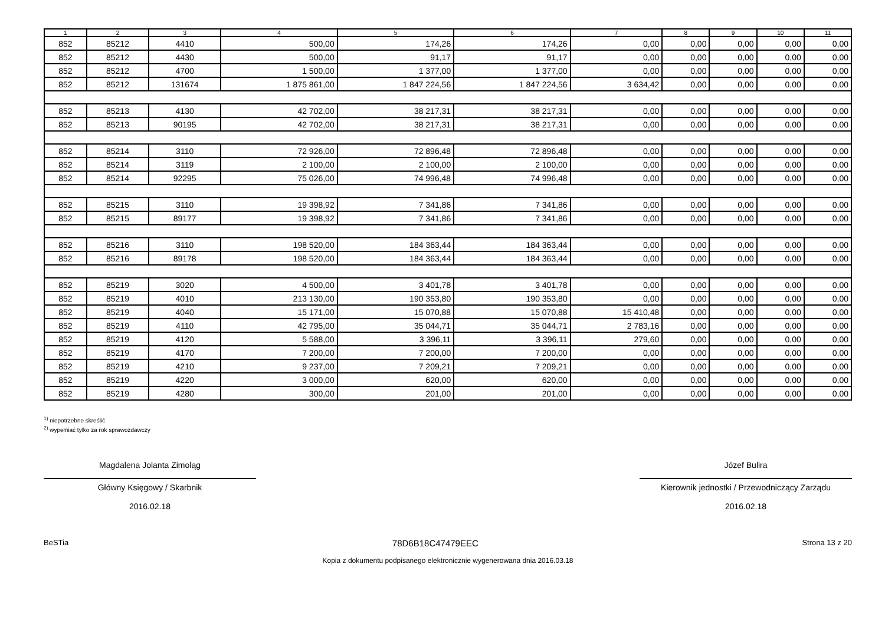| 1 | 2 | 3 | 4 | 5 | 6 | 7 | 8 | 9 | 10 | 11 |
| --- | --- | --- | --- | --- | --- | --- | --- | --- | --- | --- |
| 852 | 85212 | 4410 | 500,00 | 174,26 | 174,26 | 0,00 | 0,00 | 0,00 | 0,00 | 0,00 |
| 852 | 85212 | 4430 | 500,00 | 91,17 | 91,17 | 0,00 | 0,00 | 0,00 | 0,00 | 0,00 |
| 852 | 85212 | 4700 | 1 500,00 | 1 377,00 | 1 377,00 | 0,00 | 0,00 | 0,00 | 0,00 | 0,00 |
| 852 | 85212 | 131674 | 1 875 861,00 | 1 847 224,56 | 1 847 224,56 | 3 634,42 | 0,00 | 0,00 | 0,00 | 0,00 |
| 852 | 85213 | 4130 | 42 702,00 | 38 217,31 | 38 217,31 | 0,00 | 0,00 | 0,00 | 0,00 | 0,00 |
| 852 | 85213 | 90195 | 42 702,00 | 38 217,31 | 38 217,31 | 0,00 | 0,00 | 0,00 | 0,00 | 0,00 |
| 852 | 85214 | 3110 | 72 926,00 | 72 896,48 | 72 896,48 | 0,00 | 0,00 | 0,00 | 0,00 | 0,00 |
| 852 | 85214 | 3119 | 2 100,00 | 2 100,00 | 2 100,00 | 0,00 | 0,00 | 0,00 | 0,00 | 0,00 |
| 852 | 85214 | 92295 | 75 026,00 | 74 996,48 | 74 996,48 | 0,00 | 0,00 | 0,00 | 0,00 | 0,00 |
| 852 | 85215 | 3110 | 19 398,92 | 7 341,86 | 7 341,86 | 0,00 | 0,00 | 0,00 | 0,00 | 0,00 |
| 852 | 85215 | 89177 | 19 398,92 | 7 341,86 | 7 341,86 | 0,00 | 0,00 | 0,00 | 0,00 | 0,00 |
| 852 | 85216 | 3110 | 198 520,00 | 184 363,44 | 184 363,44 | 0,00 | 0,00 | 0,00 | 0,00 | 0,00 |
| 852 | 85216 | 89178 | 198 520,00 | 184 363,44 | 184 363,44 | 0,00 | 0,00 | 0,00 | 0,00 | 0,00 |
| 852 | 85219 | 3020 | 4 500,00 | 3 401,78 | 3 401,78 | 0,00 | 0,00 | 0,00 | 0,00 | 0,00 |
| 852 | 85219 | 4010 | 213 130,00 | 190 353,80 | 190 353,80 | 0,00 | 0,00 | 0,00 | 0,00 | 0,00 |
| 852 | 85219 | 4040 | 15 171,00 | 15 070,88 | 15 070,88 | 15 410,48 | 0,00 | 0,00 | 0,00 | 0,00 |
| 852 | 85219 | 4110 | 42 795,00 | 35 044,71 | 35 044,71 | 2 783,16 | 0,00 | 0,00 | 0,00 | 0,00 |
| 852 | 85219 | 4120 | 5 588,00 | 3 396,11 | 3 396,11 | 279,60 | 0,00 | 0,00 | 0,00 | 0,00 |
| 852 | 85219 | 4170 | 7 200,00 | 7 200,00 | 7 200,00 | 0,00 | 0,00 | 0,00 | 0,00 | 0,00 |
| 852 | 85219 | 4210 | 9 237,00 | 7 209,21 | 7 209,21 | 0,00 | 0,00 | 0,00 | 0,00 | 0,00 |
| 852 | 85219 | 4220 | 3 000,00 | 620,00 | 620,00 | 0,00 | 0,00 | 0,00 | 0,00 | 0,00 |
| 852 | 85219 | 4280 | 300,00 | 201,00 | 201,00 | 0,00 | 0,00 | 0,00 | 0,00 | 0,00 |
<sup>1)</sup> niepotrzebne skreślić
<sup>2)</sup> wypełniać tylko za rok sprawozdawczy
Magdalena Jolanta Zimoląg
Główny Księgowy / Skarbnik
2016.02.18
Józef Bulira
Kierownik jednostki / Przewodniczący Zarządu
2016.02.18
BeSTia 78D6B18C47479EEC Strona 13 z 20
Kopia z dokumentu podpisanego elektronicznie wygenerowana dnia 2016.03.18